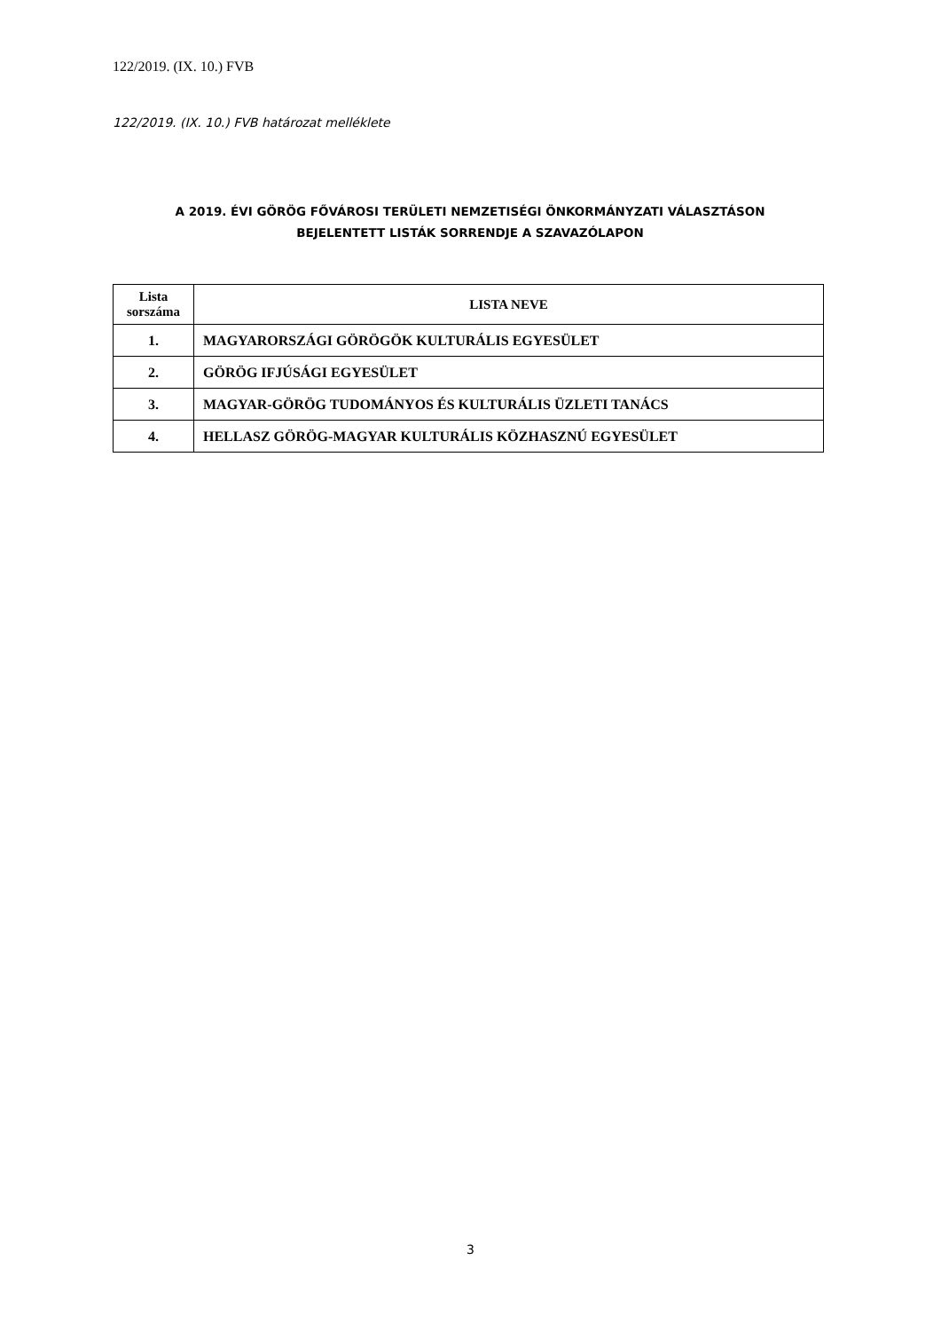122/2019. (IX. 10.) FVB
122/2019. (IX. 10.) FVB határozat melléklete
A 2019. ÉVI GÖRÖG FŐVÁROSI TERÜLETI NEMZETISÉGI ÖNKORMÁNYZATI VÁLASZTÁSON
BEJELENTETT LISTÁK SORRENDJE A SZAVAZÓLAPON
| Lista sorszáma | LISTA NEVE |
| --- | --- |
| 1. | MAGYARORSZÁGI GÖRÖGÖK KULTURÁLIS EGYESÜLET |
| 2. | GÖRÖG IFJÚSÁGI EGYESÜLET |
| 3. | MAGYAR-GÖRÖG TUDOMÁNYOS ÉS KULTURÁLIS ÜZLETI TANÁCS |
| 4. | HELLASZ GÖRÖG-MAGYAR KULTURÁLIS KÖZHASZNÚ EGYESÜLET |
3